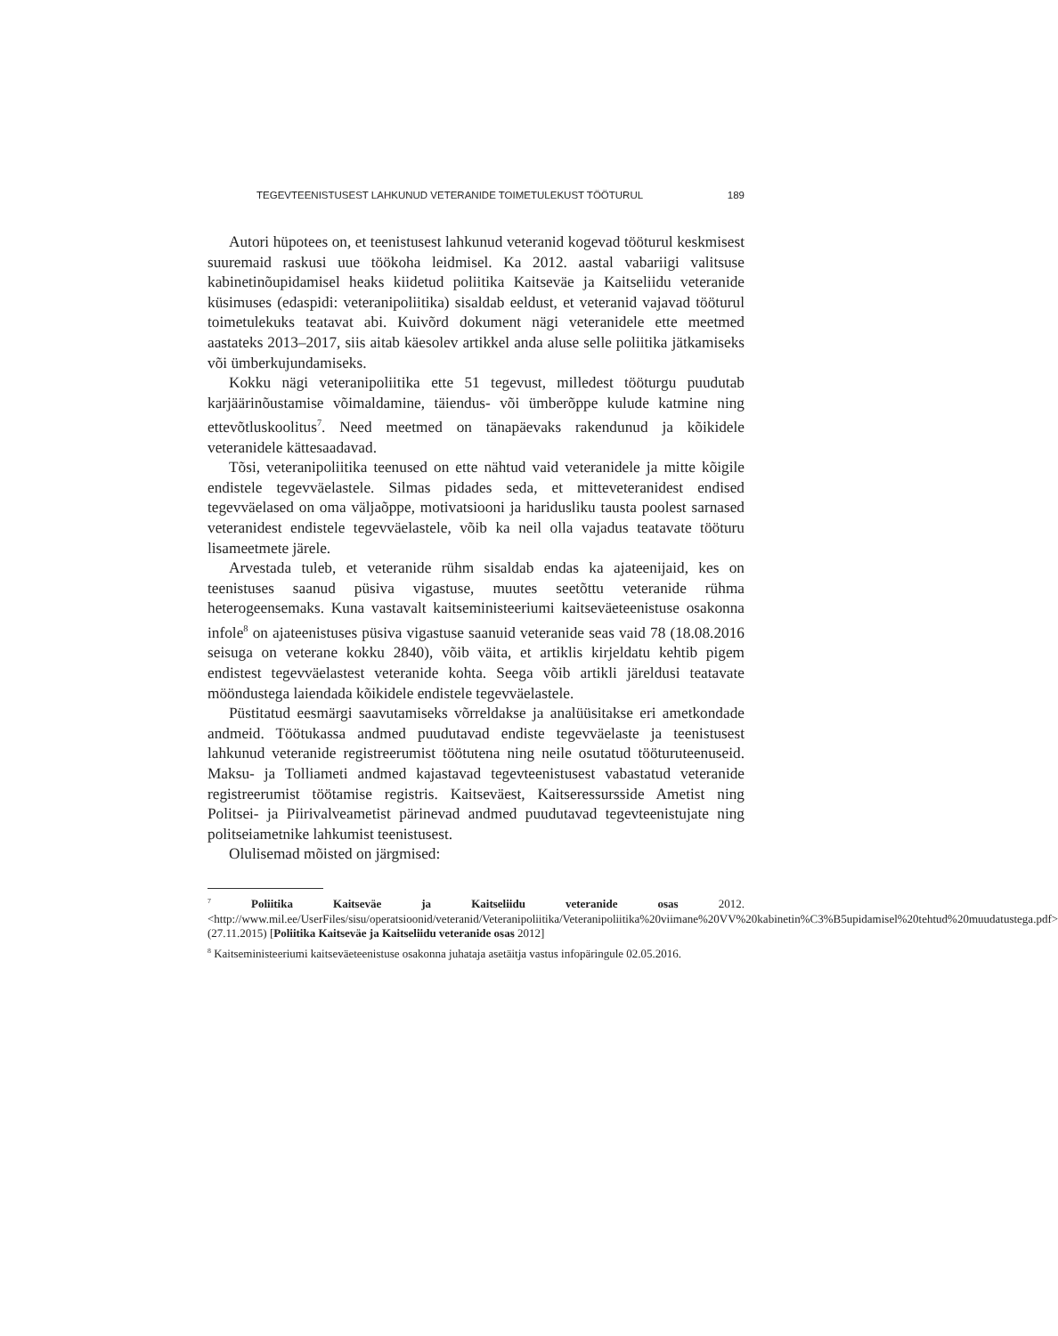TEGEVTEENISTUSEST LAHKUNUD VETERANIDE TOIMETULEKUST TÖÖTURUL 189
Autori hüpotees on, et teenistusest lahkunud veteranid kogevad tööturul keskmisest suuremaid raskusi uue töökoha leidmisel. Ka 2012. aastal vabariigi valitsuse kabinetinõupidamisel heaks kiidetud poliitika Kaitseväe ja Kaitseliidu veteranide küsimuses (edaspidi: veteranipoliitika) sisaldab eeldust, et veteranid vajavad tööturul toimetulekuks teatavat abi. Kuivõrd dokument nägi veteranidele ette meetmed aastateks 2013–2017, siis aitab käesolev artikkel anda aluse selle poliitika jätkamiseks või ümberkujundamiseks.
Kokku nägi veteranipoliitika ette 51 tegevust, milledest tööturgu puudutab karjäärinõustamise võimaldamine, täiendus- või ümberõppe kulude katmine ning ettevõtluskoolitus<sup>7</sup>. Need meetmed on tänapäevaks rakendunud ja kõikidele veteranidele kättesaadavad.
Tõsi, veteranipoliitika teenused on ette nähtud vaid veteranidele ja mitte kõigile endistele tegevväelastele. Silmas pidades seda, et mitteveteranidest endised tegevväelased on oma väljaõppe, motivatsiooni ja haridusliku tausta poolest sarnased veteranidest endistele tegevväelastele, võib ka neil olla vajadus teatavate tööturu lisameetmete järele.
Arvestada tuleb, et veteranide rühm sisaldab endas ka ajateenijaid, kes on teenistuses saanud püsiva vigastuse, muutes seetõttu veteranide rühma heterogeensemaks. Kuna vastavalt kaitseministeeriumi kaitseväeteenistuse osakonna infole<sup>8</sup> on ajateenistuses püsiva vigastuse saanuid veteranide seas vaid 78 (18.08.2016 seisuga on veterane kokku 2840), võib väita, et artiklis kirjeldatu kehtib pigem endistest tegevväelastest veteranide kohta. Seega võib artikli järeldusi teatavate mööndustega laiendada kõikidele endistele tegevväelastele.
Püstitatud eesmärgi saavutamiseks võrreldakse ja analüüsitakse eri ametkondade andmeid. Töötukassa andmed puudutavad endiste tegevväelaste ja teenistusest lahkunud veteranide registreerumist töötutena ning neile osutatud tööturuteenuseid. Maksu- ja Tolliameti andmed kajastavad tegevteenistusest vabastatud veteranide registreerumist töötamise registris. Kaitseväest, Kaitseressursside Ametist ning Politsei- ja Piirivalveametist pärinevad andmed puudutavad tegevteenistujate ning politseiametnike lahkumist teenistusest.
Olulisemad mõisted on järgmised:
<sup>7</sup> Poliitika Kaitseväe ja Kaitseliidu veteranide osas 2012. <http://www.mil.ee/UserFiles/sisu/operatsioonid/veteranid/Veteranipoliitika/Veteranipoliitika%20viimane%20VV%20kabinetin%C3%B5upidamisel%20tehtud%20muudatustega.pdf> (27.11.2015) [Poliitika Kaitseväe ja Kaitseliidu veteranide osas 2012]
<sup>8</sup> Kaitseministeeriumi kaitseväeteenistuse osakonna juhataja asetäitja vastus infopäringule 02.05.2016.